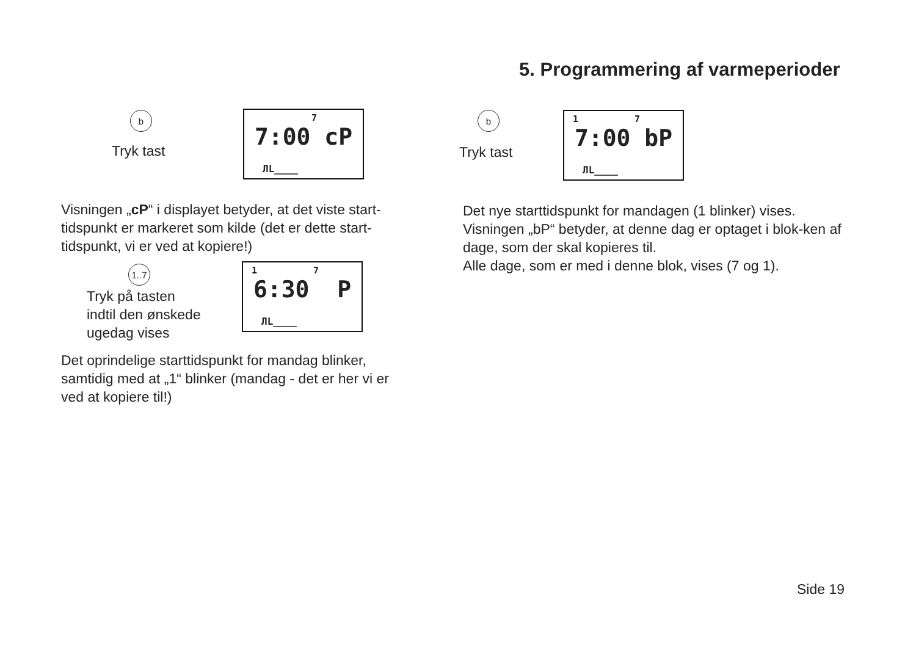5. Programmering af varmeperioder
b
Tryk tast
7
7:00 cP
ЛL____
Visningen „cP“ i displayet betyder, at det viste start-tidspunkt er markeret som kilde (det er dette start-tidspunkt, vi er ved at kopiere!)
1..7
Tryk på tasten
indtil den ønskede
ugedag vises
1 7
6:30 P
ЛL____
Det oprindelige starttidspunkt for mandag blinker, samtidig med at „1“ blinker (mandag - det er her vi er ved at kopiere til!)
b
Tryk tast
1 7
7:00 bP
ЛL____
Det nye starttidspunkt for mandagen (1 blinker) vises. Visningen „bP“ betyder, at denne dag er optaget i blok-ken af dage, som der skal kopieres til.
Alle dage, som er med i denne blok, vises (7 og 1).
Side 19